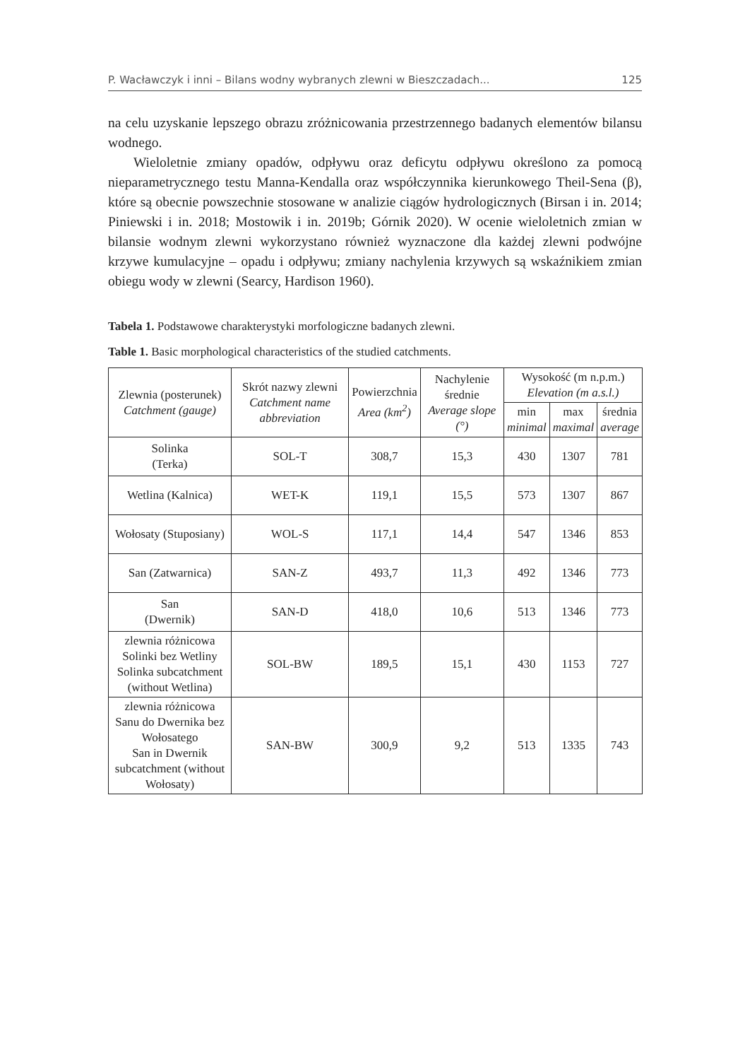P. Wacławczyk i inni – Bilans wodny wybranych zlewni w Bieszczadach... 125
na celu uzyskanie lepszego obrazu zróżnicowania przestrzennego badanych elementów bilansu wodnego.
Wieloletnie zmiany opadów, odpływu oraz deficytu odpływu określono za pomocą nieparametrycznego testu Manna-Kendalla oraz współczynnika kierunkowego Theil-Sena (β), które są obecnie powszechnie stosowane w analizie ciągów hydrologicznych (Birsan i in. 2014; Piniewski i in. 2018; Mostowik i in. 2019b; Górnik 2020). W ocenie wieloletnich zmian w bilansie wodnym zlewni wykorzystano również wyznaczone dla każdej zlewni podwójne krzywe kumulacyjne – opadu i odpływu; zmiany nachylenia krzywych są wskaźnikiem zmian obiegu wody w zlewni (Searcy, Hardison 1960).
Tabela 1. Podstawowe charakterystyki morfologiczne badanych zlewni.
Table 1. Basic morphological characteristics of the studied catchments.
| Zlewnia (posterunek) Catchment (gauge) | Skrót nazwy zlewni Catchment name abbreviation | Powierzchnia Area (km<sup>2</sup>) | Nachylenie średnie Average slope (°) | Wysokość (m n.p.m.) Elevation (m a.s.l.) | | |
| --- | --- | --- | --- | --- | --- | --- |
| | | | | min minimal | max maximal | średnia average |
| Solinka (Terka) | SOL-T | 308,7 | 15,3 | 430 | 1307 | 781 |
| Wetlina (Kalnica) | WET-K | 119,1 | 15,5 | 573 | 1307 | 867 |
| Wołosaty (Stuposiany) | WOL-S | 117,1 | 14,4 | 547 | 1346 | 853 |
| San (Zatwarnica) | SAN-Z | 493,7 | 11,3 | 492 | 1346 | 773 |
| San (Dwernik) | SAN-D | 418,0 | 10,6 | 513 | 1346 | 773 |
| zlewnia różnicowa Solinki bez Wetliny Solinka subcatchment (without Wetlina) | SOL-BW | 189,5 | 15,1 | 430 | 1153 | 727 |
| zlewnia różnicowa Sanu do Dwernika bez Wołosatego San in Dwernik subcatchment (without Wołosaty) | SAN-BW | 300,9 | 9,2 | 513 | 1335 | 743 |